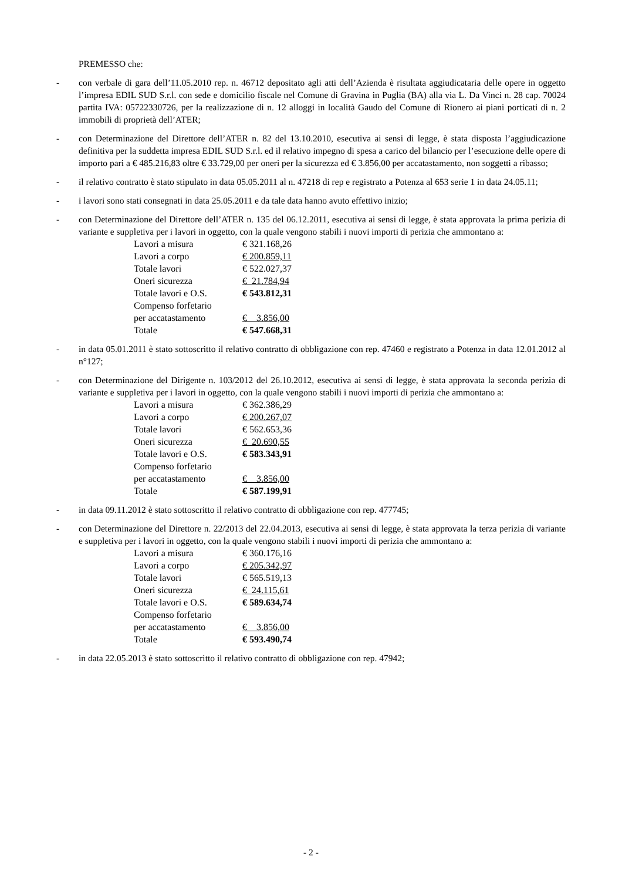PREMESSO che:
- con verbale di gara dell’11.05.2010 rep. n. 46712 depositato agli atti dell’Azienda è risultata aggiudicataria delle opere in oggetto l’impresa EDIL SUD S.r.l. con sede e domicilio fiscale nel Comune di Gravina in Puglia (BA) alla via L. Da Vinci n. 28 cap. 70024 partita IVA: 05722330726, per la realizzazione di n. 12 alloggi in località Gaudo del Comune di Rionero ai piani porticati di n. 2 immobili di proprietà dell’ATER;
- con Determinazione del Direttore dell’ATER n. 82 del 13.10.2010, esecutiva ai sensi di legge, è stata disposta l’aggiudicazione definitiva per la suddetta impresa EDIL SUD S.r.l. ed il relativo impegno di spesa a carico del bilancio per l’esecuzione delle opere di importo pari a € 485.216,83 oltre € 33.729,00 per oneri per la sicurezza ed € 3.856,00 per accatastamento, non soggetti a ribasso;
- il relativo contratto è stato stipulato in data 05.05.2011 al n. 47218 di rep e registrato a Potenza al 653 serie 1 in data 24.05.11;
- i lavori sono stati consegnati in data 25.05.2011 e da tale data hanno avuto effettivo inizio;
- con Determinazione del Direttore dell’ATER n. 135 del 06.12.2011, esecutiva ai sensi di legge, è stata approvata la prima perizia di variante e suppletiva per i lavori in oggetto, con la quale vengono stabili i nuovi importi di perizia che ammontano a:
| Lavori a misura | € 321.168,26 |
| Lavori a corpo | € 200.859,11 |
| Totale lavori | € 522.027,37 |
| Oneri sicurezza | € 21.784,94 |
| Totale lavori e O.S. | € 543.812,31 |
| Compenso forfetario | |
| per accatastamento | € 3.856,00 |
| Totale | € 547.668,31 |
- in data 05.01.2011 è stato sottoscritto il relativo contratto di obbligazione con rep. 47460 e registrato a Potenza in data 12.01.2012 al n°127;
- con Determinazione del Dirigente n. 103/2012 del 26.10.2012, esecutiva ai sensi di legge, è stata approvata la seconda perizia di variante e suppletiva per i lavori in oggetto, con la quale vengono stabili i nuovi importi di perizia che ammontano a:
| Lavori a misura | € 362.386,29 |
| Lavori a corpo | € 200.267,07 |
| Totale lavori | € 562.653,36 |
| Oneri sicurezza | € 20.690,55 |
| Totale lavori e O.S. | € 583.343,91 |
| Compenso forfetario | |
| per accatastamento | € 3.856,00 |
| Totale | € 587.199,91 |
- in data 09.11.2012 è stato sottoscritto il relativo contratto di obbligazione con rep. 477745;
- con Determinazione del Direttore n. 22/2013 del 22.04.2013, esecutiva ai sensi di legge, è stata approvata la terza perizia di variante e suppletiva per i lavori in oggetto, con la quale vengono stabili i nuovi importi di perizia che ammontano a:
| Lavori a misura | € 360.176,16 |
| Lavori a corpo | € 205.342,97 |
| Totale lavori | € 565.519,13 |
| Oneri sicurezza | € 24.115,61 |
| Totale lavori e O.S. | € 589.634,74 |
| Compenso forfetario | |
| per accatastamento | € 3.856,00 |
| Totale | € 593.490,74 |
- in data 22.05.2013 è stato sottoscritto il relativo contratto di obbligazione con rep. 47942;
- 2 -